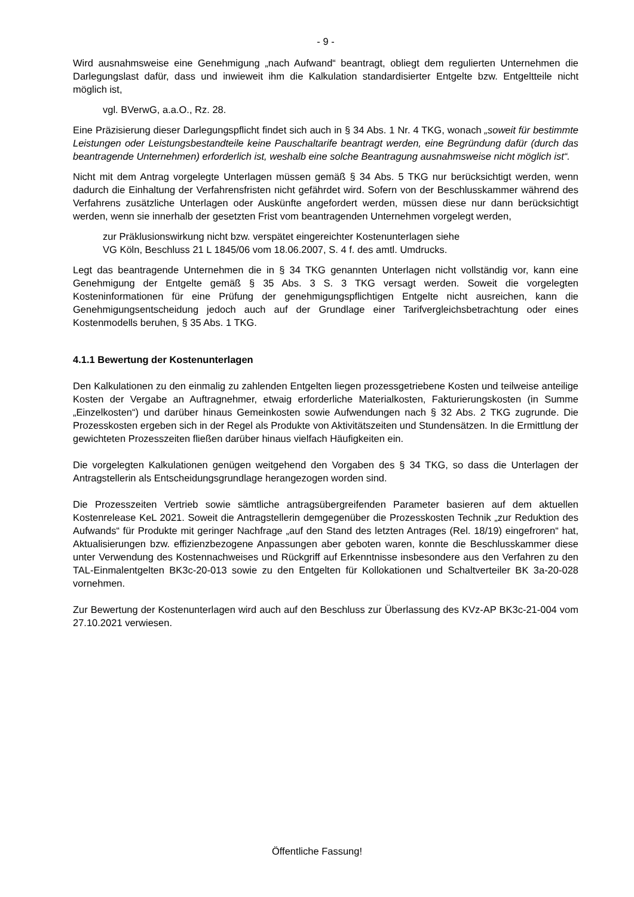- 9 -
Wird ausnahmsweise eine Genehmigung „nach Aufwand“ beantragt, obliegt dem regulierten Unternehmen die Darlegungslast dafür, dass und inwieweit ihm die Kalkulation standardisierter Entgelte bzw. Entgeltteile nicht möglich ist,
vgl. BVerwG, a.a.O., Rz. 28.
Eine Präzisierung dieser Darlegungspflicht findet sich auch in § 34 Abs. 1 Nr. 4 TKG, wonach „soweit für bestimmte Leistungen oder Leistungsbestandteile keine Pauschaltarife beantragt werden, eine Begründung dafür (durch das beantragende Unternehmen) erforderlich ist, weshalb eine solche Beantragung ausnahmsweise nicht möglich ist“.
Nicht mit dem Antrag vorgelegte Unterlagen müssen gemäß § 34 Abs. 5 TKG nur berücksichtigt werden, wenn dadurch die Einhaltung der Verfahrensfristen nicht gefährdet wird. Sofern von der Beschlusskammer während des Verfahrens zusätzliche Unterlagen oder Auskünfte angefordert werden, müssen diese nur dann berücksichtigt werden, wenn sie innerhalb der gesetzten Frist vom beantragenden Unternehmen vorgelegt werden,
zur Präklusionswirkung nicht bzw. verspätet eingereichter Kostenunterlagen siehe
VG Köln, Beschluss 21 L 1845/06 vom 18.06.2007, S. 4 f. des amtl. Umdrucks.
Legt das beantragende Unternehmen die in § 34 TKG genannten Unterlagen nicht vollständig vor, kann eine Genehmigung der Entgelte gemäß § 35 Abs. 3 S. 3 TKG versagt werden. Soweit die vorgelegten Kosteninformationen für eine Prüfung der genehmigungspflichtigen Entgelte nicht ausreichen, kann die Genehmigungsentscheidung jedoch auch auf der Grundlage einer Tarifvergleichsbetrachtung oder eines Kostenmodells beruhen, § 35 Abs. 1 TKG.
4.1.1 Bewertung der Kostenunterlagen
Den Kalkulationen zu den einmalig zu zahlenden Entgelten liegen prozessgetriebene Kosten und teilweise anteilige Kosten der Vergabe an Auftragnehmer, etwaig erforderliche Materialkosten, Fakturierungskosten (in Summe „Einzelkosten“) und darüber hinaus Gemeinkosten sowie Aufwendungen nach § 32 Abs. 2 TKG zugrunde. Die Prozesskosten ergeben sich in der Regel als Produkte von Aktivitätszeiten und Stundensätzen. In die Ermittlung der gewichteten Prozesszeiten fließen darüber hinaus vielfach Häufigkeiten ein.
Die vorgelegten Kalkulationen genügen weitgehend den Vorgaben des § 34 TKG, so dass die Unterlagen der Antragstellerin als Entscheidungsgrundlage herangezogen worden sind.
Die Prozesszeiten Vertrieb sowie sämtliche antragsübergreifenden Parameter basieren auf dem aktuellen Kostenrelease KeL 2021. Soweit die Antragstellerin demgegenüber die Prozesskosten Technik „zur Reduktion des Aufwands“ für Produkte mit geringer Nachfrage „auf den Stand des letzten Antrages (Rel. 18/19) eingefroren“ hat, Aktualisierungen bzw. effizienzbezogene Anpassungen aber geboten waren, konnte die Beschlusskammer diese unter Verwendung des Kostennachweises und Rückgriff auf Erkenntnisse insbesondere aus den Verfahren zu den TAL-Einmalentgelten BK3c-20-013 sowie zu den Entgelten für Kollokationen und Schaltverteiler BK 3a-20-028 vornehmen.
Zur Bewertung der Kostenunterlagen wird auch auf den Beschluss zur Überlassung des KVz-AP BK3c-21-004 vom 27.10.2021 verwiesen.
Öffentliche Fassung!